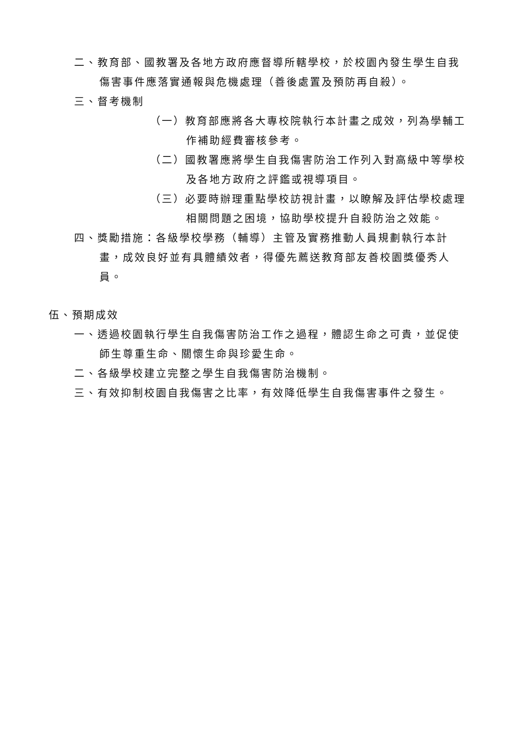二、教育部、國教署及各地方政府應督導所轄學校，於校園內發生學生自我傷害事件應落實通報與危機處理（善後處置及預防再自殺）。
三、督考機制
（一）教育部應將各大專校院執行本計畫之成效，列為學輔工作補助經費審核參考。
（二）國教署應將學生自我傷害防治工作列入對高級中等學校及各地方政府之評鑑或視導項目。
（三）必要時辦理重點學校訪視計畫，以瞭解及評估學校處理相關問題之困境，協助學校提升自殺防治之效能。
四、獎勵措施：各級學校學務（輔導）主管及實務推動人員規劃執行本計畫，成效良好並有具體績效者，得優先薦送教育部友善校園獎優秀人員。
伍、預期成效
一、透過校園執行學生自我傷害防治工作之過程，體認生命之可貴，並促使師生尊重生命、關懷生命與珍愛生命。
二、各級學校建立完整之學生自我傷害防治機制。
三、有效抑制校園自我傷害之比率，有效降低學生自我傷害事件之發生。